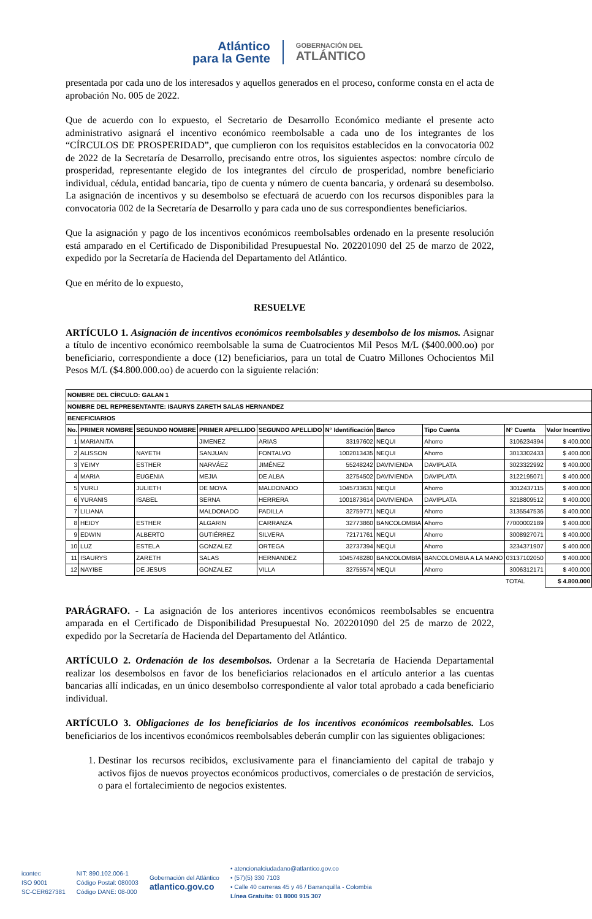Atlántico
para la Gente
GOBERNACIÓN DEL
ATLÁNTICO
presentada por cada uno de los interesados y aquellos generados en el proceso, conforme consta en el acta de aprobación No. 005 de 2022.
Que de acuerdo con lo expuesto, el Secretario de Desarrollo Económico mediante el presente acto administrativo asignará el incentivo económico reembolsable a cada uno de los integrantes de los “CÍRCULOS DE PROSPERIDAD”, que cumplieron con los requisitos establecidos en la convocatoria 002 de 2022 de la Secretaría de Desarrollo, precisando entre otros, los siguientes aspectos: nombre círculo de prosperidad, representante elegido de los integrantes del círculo de prosperidad, nombre beneficiario individual, cédula, entidad bancaria, tipo de cuenta y número de cuenta bancaria, y ordenará su desembolso. La asignación de incentivos y su desembolso se efectuará de acuerdo con los recursos disponibles para la convocatoria 002 de la Secretaría de Desarrollo y para cada uno de sus correspondientes beneficiarios.
Que la asignación y pago de los incentivos económicos reembolsables ordenado en la presente resolución está amparado en el Certificado de Disponibilidad Presupuestal No. 202201090 del 25 de marzo de 2022, expedido por la Secretaría de Hacienda del Departamento del Atlántico.
Que en mérito de lo expuesto,
RESUELVE
ARTÍCULO 1. Asignación de incentivos económicos reembolsables y desembolso de los mismos. Asignar a título de incentivo económico reembolsable la suma de Cuatrocientos Mil Pesos M/L ($400.000.oo) por beneficiario, correspondiente a doce (12) beneficiarios, para un total de Cuatro Millones Ochocientos Mil Pesos M/L ($4.800.000.oo) de acuerdo con la siguiente relación:
| NOMBRE DEL CÍRCULO: GALAN 1 | | | | | | | | | |
| --- | --- | --- | --- | --- | --- | --- | --- | --- | --- |
| NOMBRE DEL REPRESENTANTE: ISAURYS ZARETH SALAS HERNANDEZ | | | | | | | | | |
| BENEFICIARIOS | | | | | | | | | |
| No. | PRIMER NOMBRE | SEGUNDO NOMBRE | PRIMER APELLIDO | SEGUNDO APELLIDO | N° Identificación | Banco | Tipo Cuenta | N° Cuenta | Valor Incentivo |
| 1 | MARIANITA | | JIMENEZ | ARIAS | 33197602 | NEQUI | Ahorro | 3106234394 | $ 400.000 |
| 2 | ALISSON | NAYETH | SANJUAN | FONTALVO | 1002013435 | NEQUI | Ahorro | 3013302433 | $ 400.000 |
| 3 | YEIMY | ESTHER | NARVÁEZ | JIMÉNEZ | 55248242 | DAVIVIENDA | DAVIPLATA | 3023322992 | $ 400.000 |
| 4 | MARIA | EUGENIA | MEJIA | DE ALBA | 32754502 | DAVIVIENDA | DAVIPLATA | 3122195071 | $ 400.000 |
| 5 | YURLI | JULIETH | DE MOYA | MALDONADO | 1045733631 | NEQUI | Ahorro | 3012437115 | $ 400.000 |
| 6 | YURANIS | ISABEL | SERNA | HERRERA | 1001873614 | DAVIVIENDA | DAVIPLATA | 3218809512 | $ 400.000 |
| 7 | LILIANA | | MALDONADO | PADILLA | 32759771 | NEQUI | Ahorro | 3135547536 | $ 400.000 |
| 8 | HEIDY | ESTHER | ALGARIN | CARRANZA | 32773860 | BANCOLOMBIA | Ahorro | 77000002189 | $ 400.000 |
| 9 | EDWIN | ALBERTO | GUTIÉRREZ | SILVERA | 72171761 | NEQUI | Ahorro | 3008927071 | $ 400.000 |
| 10 | LUZ | ESTELA | GONZALEZ | ORTEGA | 32737394 | NEQUI | Ahorro | 3234371907 | $ 400.000 |
| 11 | ISAURYS | ZARETH | SALAS | HERNANDEZ | 1045748280 | BANCOLOMBIA | BANCOLOMBIA A LA MANO | 03137102050 | $ 400.000 |
| 12 | NAYIBE | DE JESUS | GONZALEZ | VILLA | 32755574 | NEQUI | Ahorro | 3006312171 | $ 400.000 |
| | | | | | | | | TOTAL | $ 4.800.000 |
PARÁGRAFO. - La asignación de los anteriores incentivos económicos reembolsables se encuentra amparada en el Certificado de Disponibilidad Presupuestal No. 202201090 del 25 de marzo de 2022, expedido por la Secretaría de Hacienda del Departamento del Atlántico.
ARTÍCULO 2. Ordenación de los desembolsos. Ordenar a la Secretaría de Hacienda Departamental realizar los desembolsos en favor de los beneficiarios relacionados en el artículo anterior a las cuentas bancarias allí indicadas, en un único desembolso correspondiente al valor total aprobado a cada beneficiario individual.
ARTÍCULO 3. Obligaciones de los beneficiarios de los incentivos económicos reembolsables. Los beneficiarios de los incentivos económicos reembolsables deberán cumplir con las siguientes obligaciones:
1. Destinar los recursos recibidos, exclusivamente para el financiamiento del capital de trabajo y activos fijos de nuevos proyectos económicos productivos, comerciales o de prestación de servicios, o para el fortalecimiento de negocios existentes.
icontec
ISO 9001
SC-CER627381
NIT: 890.102.006-1
Código Postal: 080003
Código DANE: 08-000
Gobernación del Atlántico
atlantico.gov.co
• atencionalciudadano@atlantico.gov.co
• (57)(5) 330 7103
• Calle 40 carreras 45 y 46 / Barranquilla - Colombia
Línea Gratuita: 01 8000 915 307